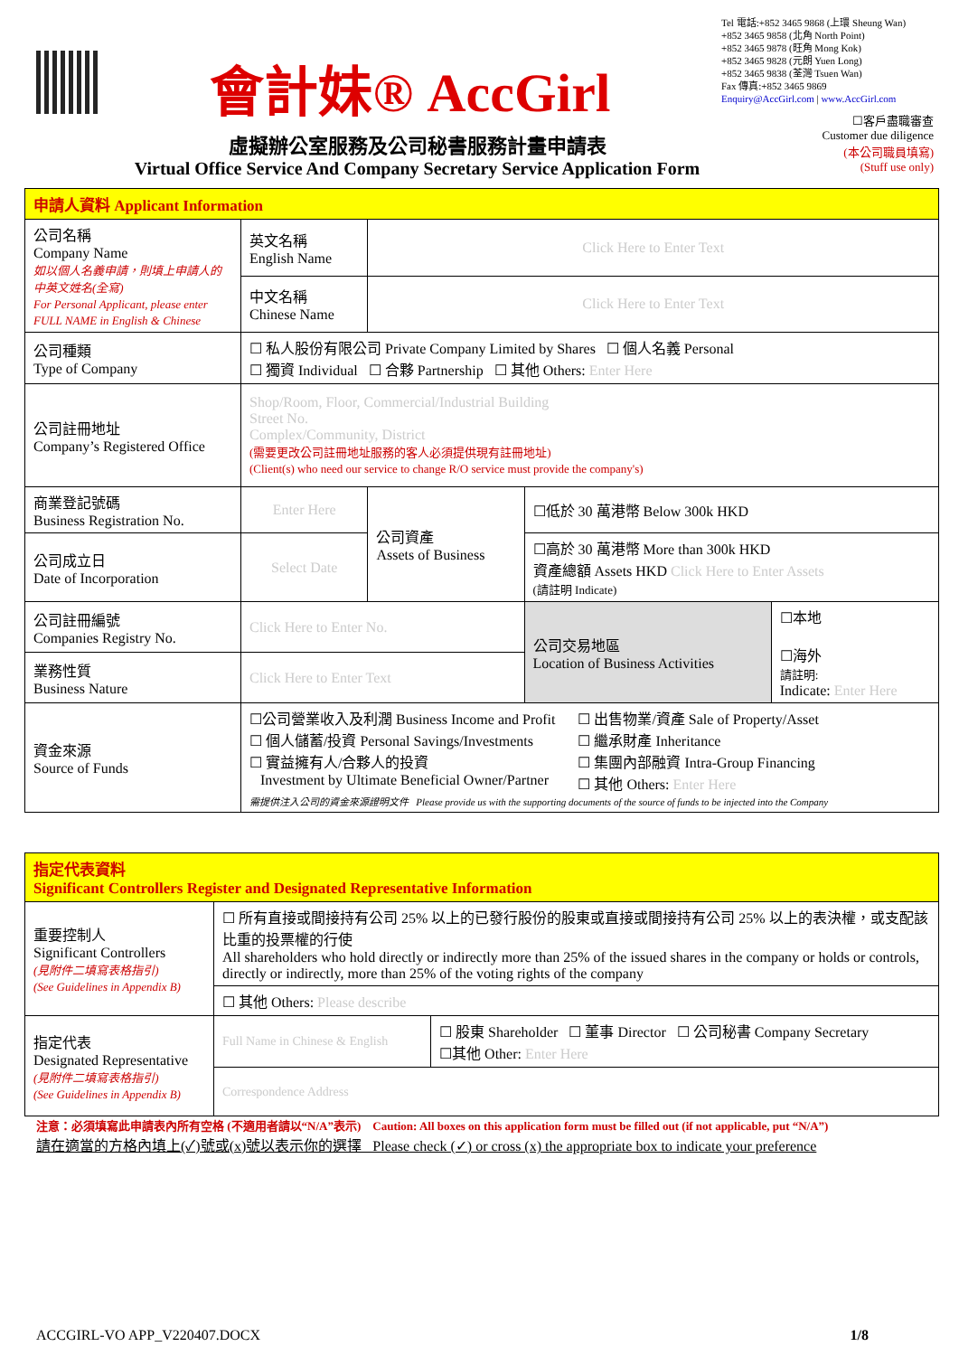會計妹® AccGirl
Tel 電話:+852 3465 9868 (上環 Sheung Wan)
+852 3465 9858 (北角 North Point)
+852 3465 9878 (旺角 Mong Kok)
+852 3465 9828 (元朗 Yuen Long)
+852 3465 9838 (荃灣 Tsuen Wan)
Fax 傳真:+852 3465 9869
Enquiry@AccGirl.com | www.AccGirl.com
虛擬辦公室服務及公司秘書服務計畫申請表
Virtual Office Service And Company Secretary Service Application Form
☐客戶盡職審查
Customer due diligence
(本公司職員填寫)
(Stuff use only)
| 申請人資料 Applicant Information | | | | |
| 公司名稱 Company Name 如以個人名義申請，則填上申請人的中英文姓名(全寫) For Personal Applicant, please enter FULL NAME in English & Chinese | 英文名稱 English Name | Click Here to Enter Text | | |
| | 中文名稱 Chinese Name | Click Here to Enter Text | | |
| 公司種類 Type of Company | ☐ 私人股份有限公司 Private Company Limited by Shares ☐ 個人名義 Personal ☐ 獨資 Individual ☐ 合夥 Partnership ☐ 其他 Others: Enter Here | | | |
| 公司註冊地址 Company’s Registered Office | Shop/Room, Floor, Commercial/Industrial Building Street No. Complex/Community, District (需要更改公司註冊地址服務的客人必須提供現有註冊地址) (Client(s) who need our service to change R/O service must provide the company's) | | | |
| 商業登記號碼 Business Registration No. | Enter Here | 公司資產 Assets of Business | ☐低於 30 萬港幣 Below 300k HKD | |
| 公司成立日 Date of Incorporation | Select Date | | ☐高於 30 萬港幣 More than 300k HKD 資產總額 Assets HKD Click Here to Enter Assets (請註明 Indicate) | |
| 公司註冊編號 Companies Registry No. | Click Here to Enter No. | | 公司交易地區 Location of Business Activities | ☐本地 ☐海外 請註明: Indicate: Enter Here |
| 業務性質 Business Nature | Click Here to Enter Text | | | |
| 資金來源 Source of Funds | ☐公司營業收入及利潤 Business Income and Profit ☐ 個人儲蓄/投資 Personal Savings/Investments ☐ 實益擁有人/合夥人的投資 Investment by Ultimate Beneficial Owner/Partner ☐ 出售物業/資產 Sale of Property/Asset ☐ 繼承財產 Inheritance ☐ 集團內部融資 Intra-Group Financing ☐ 其他 Others: Enter Here 需提供注入公司的資金來源證明文件 Please provide us with the supporting documents of the source of funds to be injected into the Company | | | |
| 指定代表資料 Significant Controllers Register and Designated Representative Information | | |
| 重要控制人 Significant Controllers (見附件二填寫表格指引) (See Guidelines in Appendix B) | ☐ 所有直接或間接持有公司 25% 以上的已發行股份的股東或直接或間接持有公司 25% 以上的表決權，或支配該比重的投票權的行使 All shareholders who hold directly or indirectly more than 25% of the issued shares in the company or holds or controls, directly or indirectly, more than 25% of the voting rights of the company | |
| | ☐ 其他 Others: Please describe | |
| 指定代表 Designated Representative (見附件二填寫表格指引) (See Guidelines in Appendix B) | Full Name in Chinese & English | ☐ 股東 Shareholder ☐ 董事 Director ☐ 公司秘書 Company Secretary ☐其他 Other: Enter Here |
| | Correspondence Address | |
注意：必須填寫此申請表內所有空格 (不適用者請以“N/A”表示) Caution: All boxes on this application form must be filled out (if not applicable, put “N/A”)
請在適當的方格內填上(✓)號或(x)號以表示你的選擇 Please check (✓) or cross (x) the appropriate box to indicate your preference
ACCGIRL-VO APP_V220407.DOCX 1/8